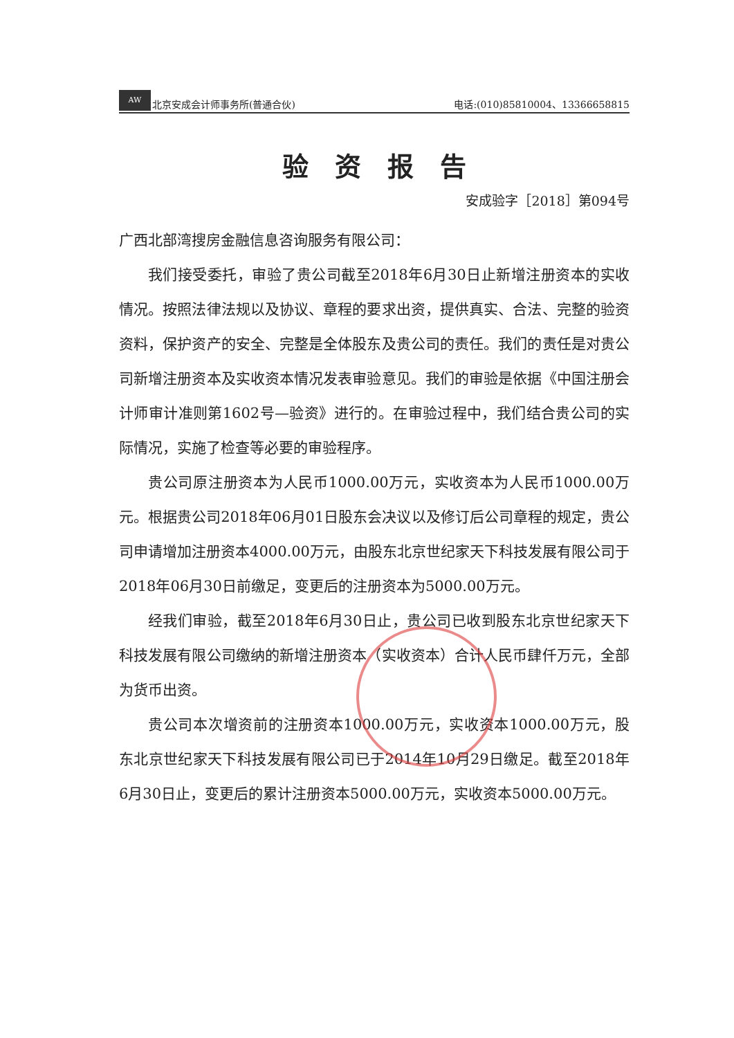AW 北京安成会计师事务所(普通合伙)
电话:(010)85810004、13366658815
验资报告
安成验字［2018］第094号
广西北部湾搜房金融信息咨询服务有限公司：
我们接受委托，审验了贵公司截至2018年6月30日止新增注册资本的实收情况。按照法律法规以及协议、章程的要求出资，提供真实、合法、完整的验资资料，保护资产的安全、完整是全体股东及贵公司的责任。我们的责任是对贵公司新增注册资本及实收资本情况发表审验意见。我们的审验是依据《中国注册会计师审计准则第1602号—验资》进行的。在审验过程中，我们结合贵公司的实际情况，实施了检查等必要的审验程序。
贵公司原注册资本为人民币1000.00万元，实收资本为人民币1000.00万元。根据贵公司2018年06月01日股东会决议以及修订后公司章程的规定，贵公司申请增加注册资本4000.00万元，由股东北京世纪家天下科技发展有限公司于2018年06月30日前缴足，变更后的注册资本为5000.00万元。
经我们审验，截至2018年6月30日止，贵公司已收到股东北京世纪家天下科技发展有限公司缴纳的新增注册资本（实收资本）合计人民币肆仟万元，全部为货币出资。
贵公司本次增资前的注册资本1000.00万元，实收资本1000.00万元，股东北京世纪家天下科技发展有限公司已于2014年10月29日缴足。截至2018年6月30日止，变更后的累计注册资本5000.00万元，实收资本5000.00万元。